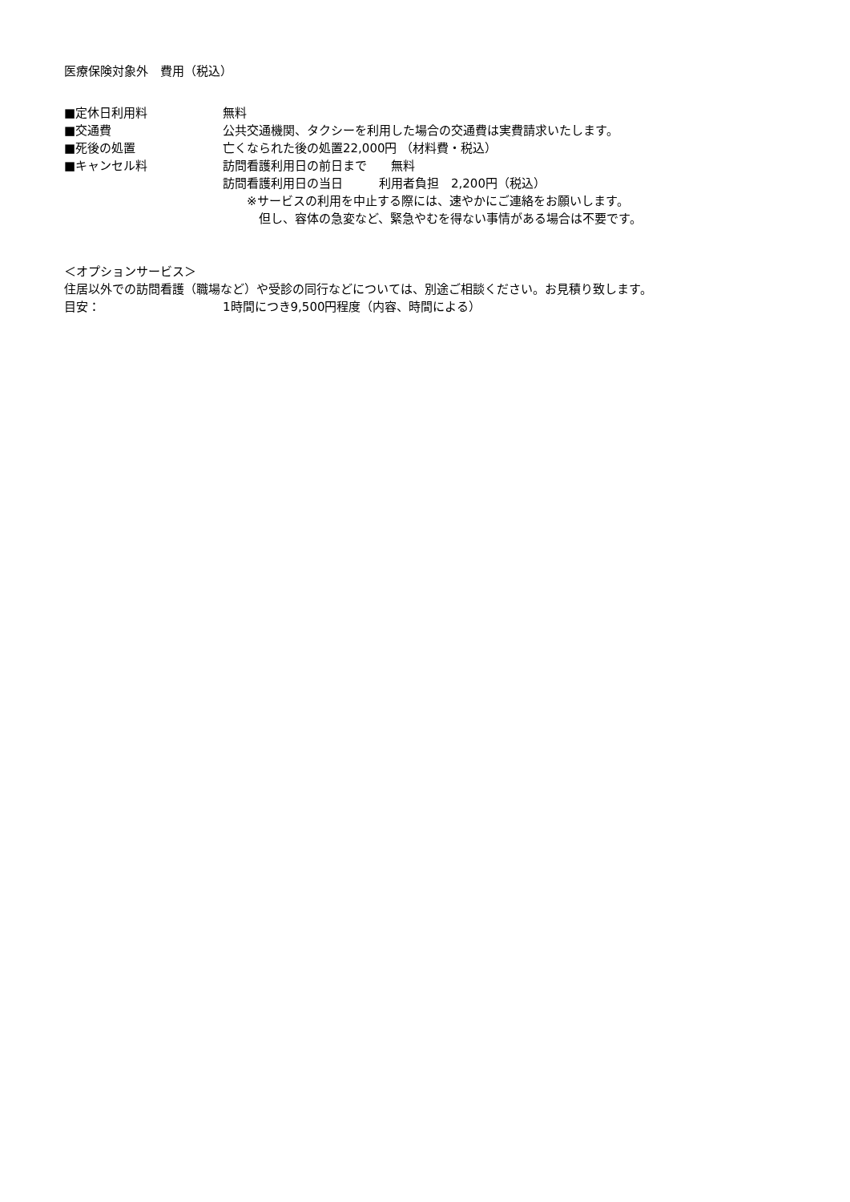医療保険対象外　費用（税込）
■定休日利用料 無料
■交通費 公共交通機関、タクシーを利用した場合の交通費は実費請求いたします。
■死後の処置 亡くなられた後の処置22,000円 （材料費・税込）
■キャンセル料 訪問看護利用日の前日まで　　無料
訪問看護利用日の当日　　　利用者負担　2,200円（税込）
　　※サービスの利用を中止する際には、速やかにご連絡をお願いします。
　　　但し、容体の急変など、緊急やむを得ない事情がある場合は不要です。
＜オプションサービス＞
住居以外での訪問看護（職場など）や受診の同行などについては、別途ご相談ください。お見積り致します。
目安： 1時間につき9,500円程度（内容、時間による）